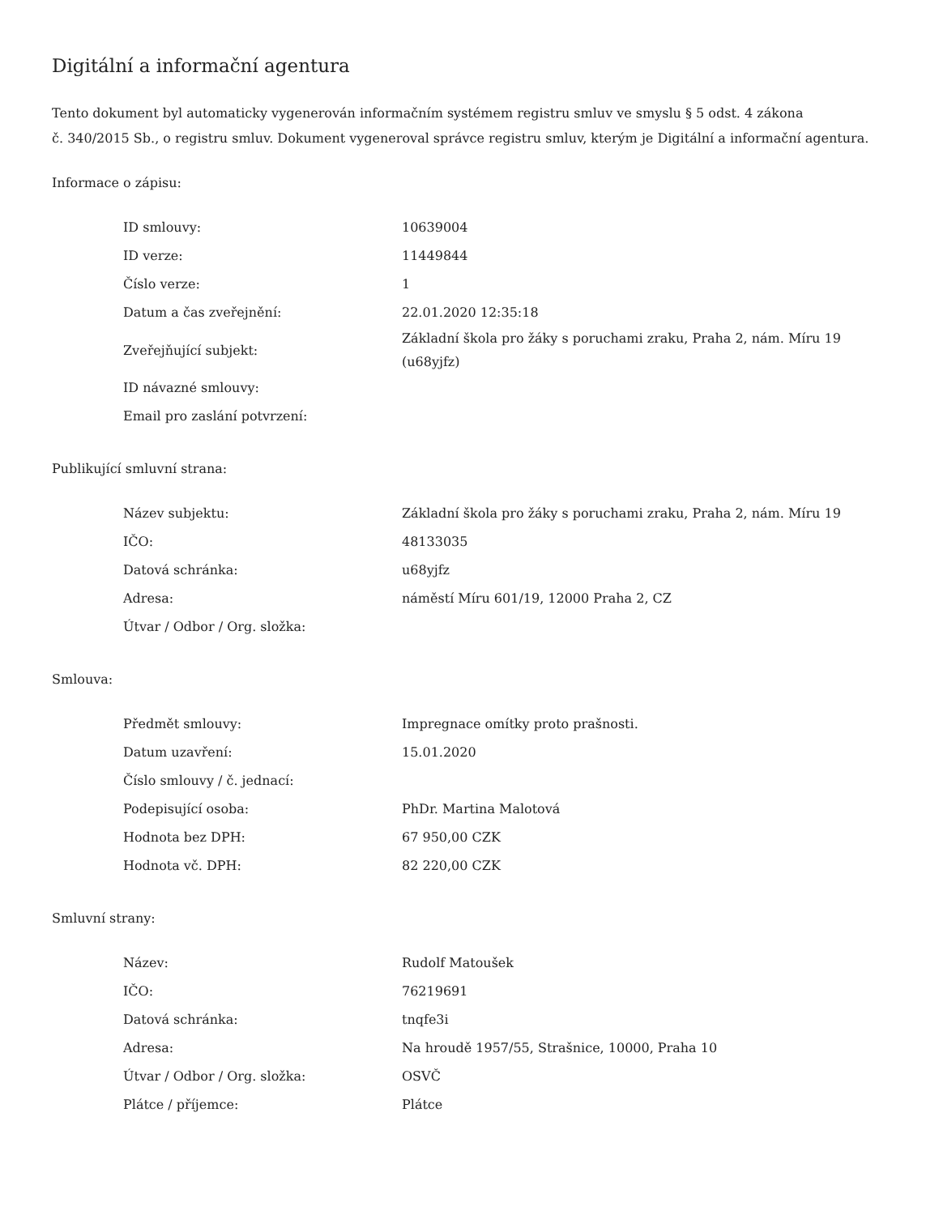Digitální a informační agentura
Tento dokument byl automaticky vygenerován informačním systémem registru smluv ve smyslu § 5 odst. 4 zákona
č. 340/2015 Sb., o registru smluv. Dokument vygeneroval správce registru smluv, kterým je Digitální a informační agentura.
Informace o zápisu:
| ID smlouvy: | 10639004 |
| ID verze: | 11449844 |
| Číslo verze: | 1 |
| Datum a čas zveřejnění: | 22.01.2020 12:35:18 |
| Zveřejňující subjekt: | Základní škola pro žáky s poruchami zraku, Praha 2, nám. Míru 19 (u68yjfz) |
| ID návazné smlouvy: | |
| Email pro zaslání potvrzení: | |
Publikující smluvní strana:
| Název subjektu: | Základní škola pro žáky s poruchami zraku, Praha 2, nám. Míru 19 |
| IČO: | 48133035 |
| Datová schránka: | u68yjfz |
| Adresa: | náměstí Míru 601/19, 12000 Praha 2, CZ |
| Útvar / Odbor / Org. složka: | |
Smlouva:
| Předmět smlouvy: | Impregnace omítky proto prašnosti. |
| Datum uzavření: | 15.01.2020 |
| Číslo smlouvy / č. jednací: | |
| Podepisující osoba: | PhDr. Martina Malotová |
| Hodnota bez DPH: | 67 950,00 CZK |
| Hodnota vč. DPH: | 82 220,00 CZK |
Smluvní strany:
| Název: | Rudolf Matoušek |
| IČO: | 76219691 |
| Datová schránka: | tnqfe3i |
| Adresa: | Na hroudě 1957/55, Strašnice, 10000, Praha 10 |
| Útvar / Odbor / Org. složka: | OSVČ |
| Plátce / příjemce: | Plátce |